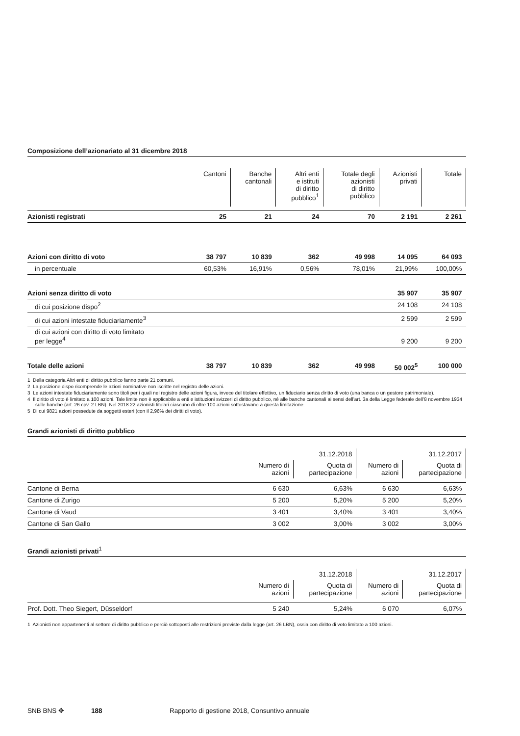Composizione dell’azionariato al 31 dicembre 2018
| | Cantoni | Banche cantonali | Altri enti e istituti di diritto pubblico<sup>1</sup> | Totale degli azionisti di diritto pubblico | Azionisti privati | Totale |
| Azionisti registrati | 25 | 21 | 24 | 70 | 2 191 | 2 261 |
| Azioni con diritto di voto | 38 797 | 10 839 | 362 | 49 998 | 14 095 | 64 093 |
| in percentuale | 60,53% | 16,91% | 0,56% | 78,01% | 21,99% | 100,00% |
| Azioni senza diritto di voto | | | | | 35 907 | 35 907 |
| di cui posizione dispo<sup>2</sup> | | | | | 24 108 | 24 108 |
| di cui azioni intestate fiduciariamente<sup>3</sup> | | | | | 2 599 | 2 599 |
| di cui azioni con diritto di voto limitato per legge<sup>4</sup> | | | | | 9 200 | 9 200 |
| Totale delle azioni | 38 797 | 10 839 | 362 | 49 998 | 50 002<sup>5</sup> | 100 000 |
1 Della categoria Altri enti di diritto pubblico fanno parte 21 comuni.
2 La posizione dispo ricomprende le azioni nominative non iscritte nel registro delle azioni.
3 Le azioni intestate fiduciariamente sono titoli per i quali nel registro delle azioni figura, invece del titolare effettivo, un fiduciario senza diritto di voto (una banca o un gestore patrimoniale).
4 Il diritto di voto è limitato a 100 azioni. Tale limite non è applicabile a enti e istituzioni svizzeri di diritto pubblico, né alle banche cantonali ai sensi dell’art. 3a della Legge federale dell’8 novembre 1934 sulle banche (art. 26 cpv. 2 LBN). Nel 2018 22 azionisti titolari ciascuno di oltre 100 azioni sottostavano a questa limitazione.
5 Di cui 9821 azioni possedute da soggetti esteri (con il 2,96% dei diritti di voto).
Grandi azionisti di diritto pubblico
| | | 31.12.2018 | | 31.12.2017 |
| | Numero di azioni | Quota di partecipazione | Numero di azioni | Quota di partecipazione |
| Cantone di Berna | 6 630 | 6,63% | 6 630 | 6,63% |
| Cantone di Zurigo | 5 200 | 5,20% | 5 200 | 5,20% |
| Cantone di Vaud | 3 401 | 3,40% | 3 401 | 3,40% |
| Cantone di San Gallo | 3 002 | 3,00% | 3 002 | 3,00% |
Grandi azionisti privati<sup>1</sup>
| | | 31.12.2018 | | 31.12.2017 |
| | Numero di azioni | Quota di partecipazione | Numero di azioni | Quota di partecipazione |
| Prof. Dott. Theo Siegert, Düsseldorf | 5 240 | 5,24% | 6 070 | 6,07% |
1 Azionisti non appartenenti al settore di diritto pubblico e perciò sottoposti alle restrizioni previste dalla legge (art. 26 LBN), ossia con diritto di voto limitato a 100 azioni.
SNB BNS ✥ 188 Rapporto di gestione 2018, Consuntivo annuale